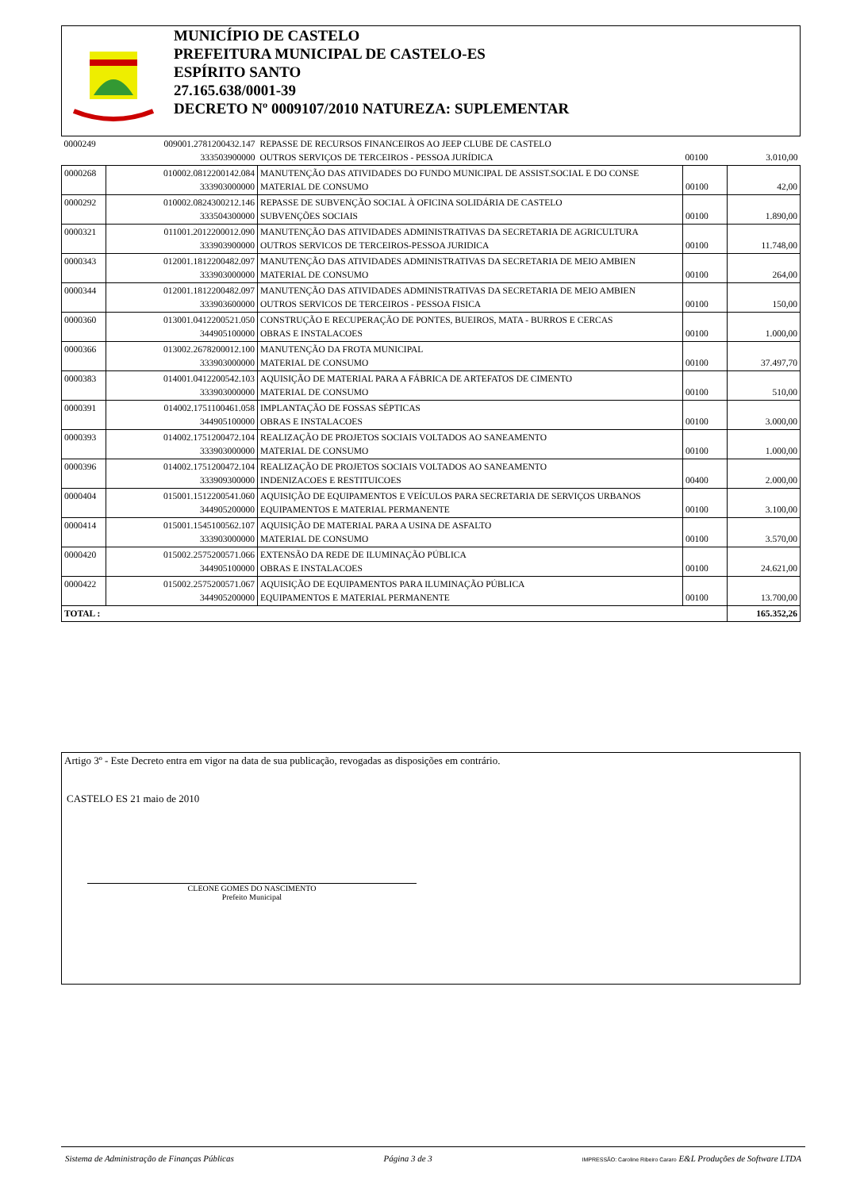MUNICÍPIO DE CASTELO
PREFEITURA MUNICIPAL DE CASTELO-ES
ESPÍRITO SANTO
27.165.638/0001-39
DECRETO Nº 0009107/2010 NATUREZA: SUPLEMENTAR
| 0000249 | 009001.2781200432.147 333503900000 | REPASSE DE RECURSOS FINANCEIROS AO JEEP CLUBE DE CASTELO OUTROS SERVIÇOS DE TERCEIROS - PESSOA JURÍDICA | 00100 | 3.010,00 |
| 0000268 | 010002.0812200142.084 333903000000 | MANUTENÇÃO DAS ATIVIDADES DO FUNDO MUNICIPAL DE ASSIST.SOCIAL E DO CONSE MATERIAL DE CONSUMO | 00100 | 42,00 |
| 0000292 | 010002.0824300212.146 333504300000 | REPASSE DE SUBVENÇÃO SOCIAL À OFICINA SOLIDÁRIA DE CASTELO SUBVENÇÕES SOCIAIS | 00100 | 1.890,00 |
| 0000321 | 011001.2012200012.090 333903900000 | MANUTENÇÃO DAS ATIVIDADES ADMINISTRATIVAS DA SECRETARIA DE AGRICULTURA OUTROS SERVICOS DE TERCEIROS-PESSOA JURIDICA | 00100 | 11.748,00 |
| 0000343 | 012001.1812200482.097 333903000000 | MANUTENÇÃO DAS ATIVIDADES ADMINISTRATIVAS DA SECRETARIA DE MEIO AMBIEN MATERIAL DE CONSUMO | 00100 | 264,00 |
| 0000344 | 012001.1812200482.097 333903600000 | MANUTENÇÃO DAS ATIVIDADES ADMINISTRATIVAS DA SECRETARIA DE MEIO AMBIEN OUTROS SERVICOS DE TERCEIROS - PESSOA FISICA | 00100 | 150,00 |
| 0000360 | 013001.0412200521.050 344905100000 | CONSTRUÇÃO E RECUPERAÇÃO DE PONTES, BUEIROS, MATA - BURROS E CERCAS OBRAS E INSTALACOES | 00100 | 1.000,00 |
| 0000366 | 013002.2678200012.100 333903000000 | MANUTENÇÃO DA FROTA MUNICIPAL MATERIAL DE CONSUMO | 00100 | 37.497,70 |
| 0000383 | 014001.0412200542.103 333903000000 | AQUISIÇÃO DE MATERIAL PARA A FÁBRICA DE ARTEFATOS DE CIMENTO MATERIAL DE CONSUMO | 00100 | 510,00 |
| 0000391 | 014002.1751100461.058 344905100000 | IMPLANTAÇÃO DE FOSSAS SÉPTICAS OBRAS E INSTALACOES | 00100 | 3.000,00 |
| 0000393 | 014002.1751200472.104 333903000000 | REALIZAÇÃO DE PROJETOS SOCIAIS VOLTADOS AO SANEAMENTO MATERIAL DE CONSUMO | 00100 | 1.000,00 |
| 0000396 | 014002.1751200472.104 333909300000 | REALIZAÇÃO DE PROJETOS SOCIAIS VOLTADOS AO SANEAMENTO INDENIZACOES E RESTITUICOES | 00400 | 2.000,00 |
| 0000404 | 015001.1512200541.060 344905200000 | AQUISIÇÃO DE EQUIPAMENTOS E VEÍCULOS PARA SECRETARIA DE SERVIÇOS URBANOS EQUIPAMENTOS E MATERIAL PERMANENTE | 00100 | 3.100,00 |
| 0000414 | 015001.1545100562.107 333903000000 | AQUISIÇÃO DE MATERIAL PARA A USINA DE ASFALTO MATERIAL DE CONSUMO | 00100 | 3.570,00 |
| 0000420 | 015002.2575200571.066 344905100000 | EXTENSÃO DA REDE DE ILUMINAÇÃO PÚBLICA OBRAS E INSTALACOES | 00100 | 24.621,00 |
| 0000422 | 015002.2575200571.067 344905200000 | AQUISIÇÃO DE EQUIPAMENTOS PARA ILUMINAÇÃO PÚBLICA EQUIPAMENTOS E MATERIAL PERMANENTE | 00100 | 13.700,00 |
| TOTAL : | | | | 165.352,26 |
Artigo 3º - Este Decreto entra em vigor na data de sua publicação, revogadas as disposições em contrário.
CASTELO ES 21 maio de 2010
CLEONE GOMES DO NASCIMENTO
Prefeito Municipal
Sistema de Administração de Finanças Públicas Página 3 de 3 IMPRESSÃO: Caroline Ribeiro Cararo E&L Produções de Software LTDA